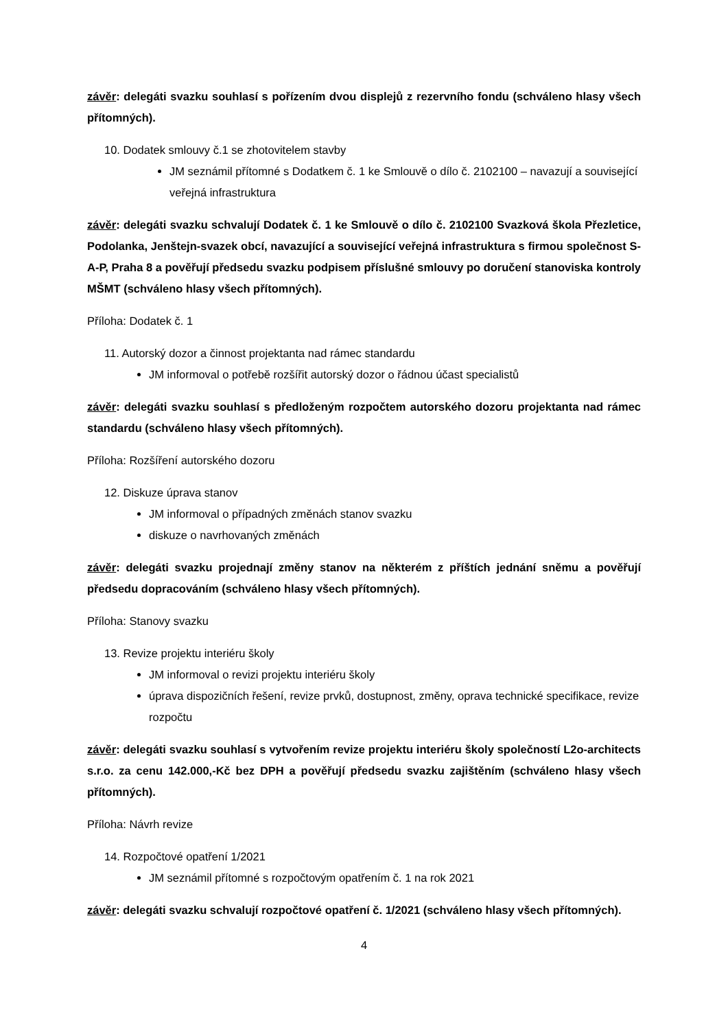závěr: delegáti svazku souhlasí s pořízením dvou displejů z rezervního fondu (schváleno hlasy všech přítomných).
10. Dodatek smlouvy č.1 se zhotovitelem stavby
JM seznámil přítomné s Dodatkem č. 1 ke Smlouvě o dílo č. 2102100 – navazují a související veřejná infrastruktura
závěr: delegáti svazku schvalují Dodatek č. 1 ke Smlouvě o dílo č. 2102100 Svazková škola Přezletice, Podolanka, Jenštejn-svazek obcí, navazující a související veřejná infrastruktura s firmou společnost S-A-P, Praha 8 a pověřují předsedu svazku podpisem příslušné smlouvy po doručení stanoviska kontroly MŠMT (schváleno hlasy všech přítomných).
Příloha: Dodatek č. 1
11. Autorský dozor a činnost projektanta nad rámec standardu
JM informoval o potřebě rozšířit autorský dozor o řádnou účast specialistů
závěr: delegáti svazku souhlasí s předloženým rozpočtem autorského dozoru projektanta nad rámec standardu (schváleno hlasy všech přítomných).
Příloha: Rozšíření autorského dozoru
12. Diskuze úprava stanov
JM informoval o případných změnách stanov svazku
diskuze o navrhovaných změnách
závěr: delegáti svazku projednají změny stanov na některém z příštích jednání sněmu a pověřují předsedu dopracováním (schváleno hlasy všech přítomných).
Příloha: Stanovy svazku
13. Revize projektu interiéru školy
JM informoval o revizi projektu interiéru školy
úprava dispozičních řešení, revize prvků, dostupnost, změny, oprava technické specifikace, revize rozpočtu
závěr: delegáti svazku souhlasí s vytvořením revize projektu interiéru školy společností L2o-architects s.r.o. za cenu 142.000,-Kč bez DPH a pověřují předsedu svazku zajištěním (schváleno hlasy všech přítomných).
Příloha: Návrh revize
14. Rozpočtové opatření 1/2021
JM seznámil přítomné s rozpočtovým opatřením č. 1 na rok 2021
závěr: delegáti svazku schvalují rozpočtové opatření č. 1/2021 (schváleno hlasy všech přítomných).
4